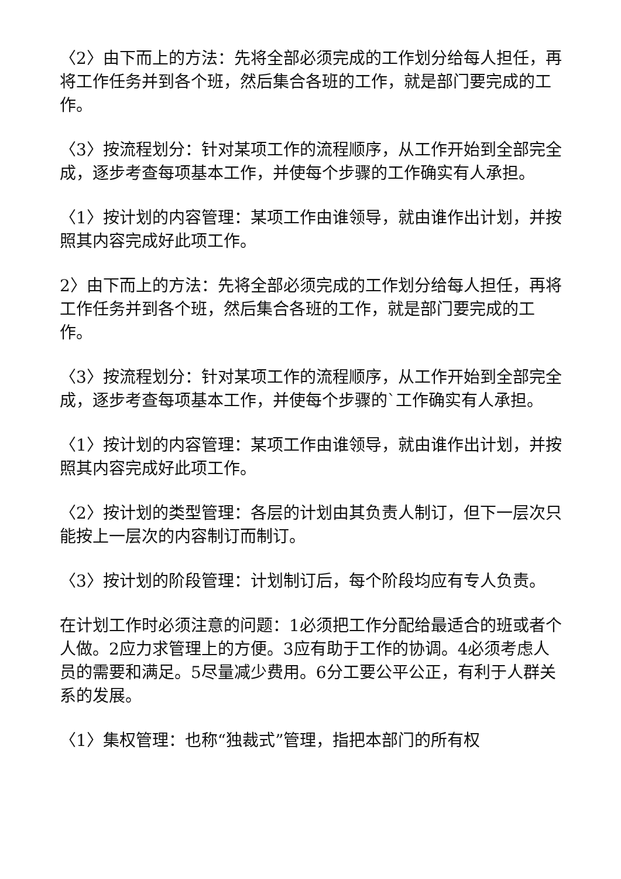〈2〉由下而上的方法：先将全部必须完成的工作划分给每人担任，再将工作任务并到各个班，然后集合各班的工作，就是部门要完成的工作。
〈3〉按流程划分：针对某项工作的流程顺序，从工作开始到全部完全成，逐步考查每项基本工作，并使每个步骤的工作确实有人承担。
〈1〉按计划的内容管理：某项工作由谁领导，就由谁作出计划，并按照其内容完成好此项工作。
2〉由下而上的方法：先将全部必须完成的工作划分给每人担任，再将工作任务并到各个班，然后集合各班的工作，就是部门要完成的工作。
〈3〉按流程划分：针对某项工作的流程顺序，从工作开始到全部完全成，逐步考查每项基本工作，并使每个步骤的`工作确实有人承担。
〈1〉按计划的内容管理：某项工作由谁领导，就由谁作出计划，并按照其内容完成好此项工作。
〈2〉按计划的类型管理：各层的计划由其负责人制订，但下一层次只能按上一层次的内容制订而制订。
〈3〉按计划的阶段管理：计划制订后，每个阶段均应有专人负责。
在计划工作时必须注意的问题：1必须把工作分配给最适合的班或者个人做。2应力求管理上的方便。3应有助于工作的协调。4必须考虑人员的需要和满足。5尽量减少费用。6分工要公平公正，有利于人群关系的发展。
〈1〉集权管理：也称“独裁式”管理，指把本部门的所有权